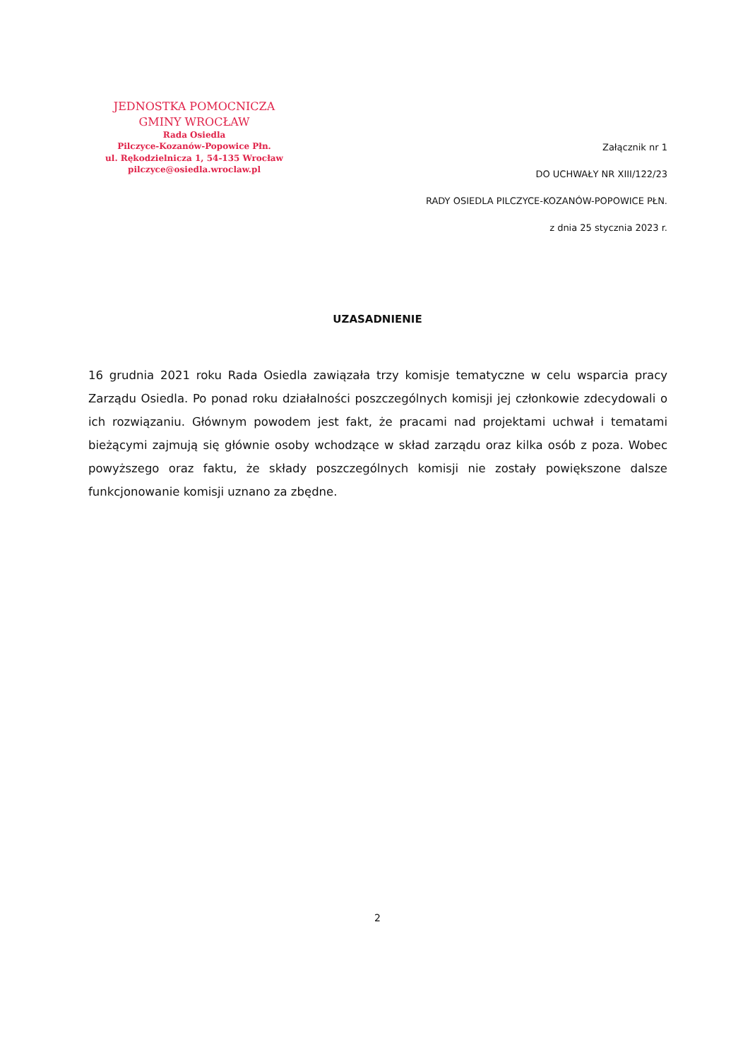JEDNOSTKA POMOCNICZA
GMINY WROCŁAW
Rada Osiedla
Pilczyce-Kozanów-Popowice Płn.
ul. Rękodzielnicza 1, 54-135 Wrocław
pilczyce@osiedla.wroclaw.pl
Załącznik nr 1
DO UCHWAŁY NR XIII/122/23
RADY OSIEDLA PILCZYCE-KOZANÓW-POPOWICE PŁN.
z dnia 25 stycznia 2023 r.
UZASADNIENIE
16 grudnia 2021 roku Rada Osiedla zawiązała trzy komisje tematyczne w celu wsparcia pracy Zarządu Osiedla. Po ponad roku działalności poszczególnych komisji jej członkowie zdecydowali o ich rozwiązaniu. Głównym powodem jest fakt, że pracami nad projektami uchwał i tematami bieżącymi zajmują się głównie osoby wchodzące w skład zarządu oraz kilka osób z poza. Wobec powyższego oraz faktu, że składy poszczególnych komisji nie zostały powiększone dalsze funkcjonowanie komisji uznano za zbędne.
2